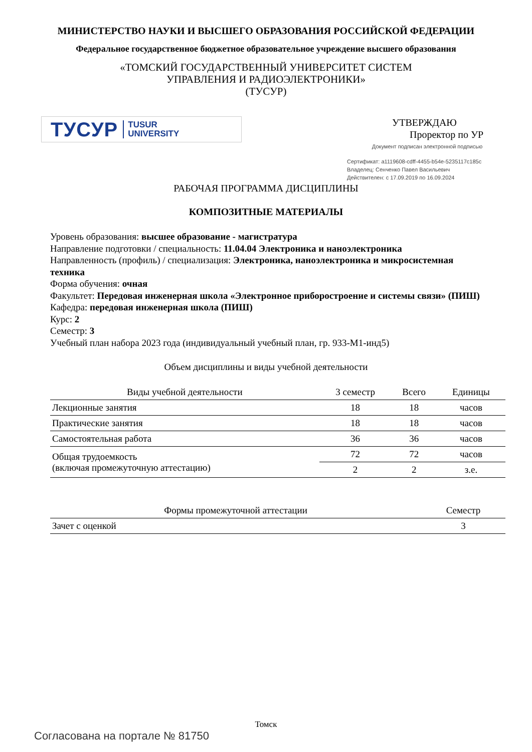МИНИСТЕРСТВО НАУКИ И ВЫСШЕГО ОБРАЗОВАНИЯ РОССИЙСКОЙ ФЕДЕРАЦИИ
Федеральное государственное бюджетное образовательное учреждение высшего образования
«ТОМСКИЙ ГОСУДАРСТВЕННЫЙ УНИВЕРСИТЕТ СИСТЕМ
УПРАВЛЕНИЯ И РАДИОЭЛЕКТРОНИКИ»
(ТУСУР)
ТУСУР TUSUR
UNIVERSITY
УТВЕРЖДАЮ
Проректор по УР
Документ подписан электронной подписью
Сертификат: a1119608-cdff-4455-b54e-5235117c185c
Владелец: Сенченко Павел Васильевич
Действителен: с 17.09.2019 по 16.09.2024
РАБОЧАЯ ПРОГРАММА ДИСЦИПЛИНЫ
КОМПОЗИТНЫЕ МАТЕРИАЛЫ
Уровень образования: высшее образование - магистратура
Направление подготовки / специальность: 11.04.04 Электроника и наноэлектроника
Направленность (профиль) / специализация: Электроника, наноэлектроника и микросистемная техника
Форма обучения: очная
Факультет: Передовая инженерная школа «Электронное приборостроение и системы связи» (ПИШ)
Кафедра: передовая инженерная школа (ПИШ)
Курс: 2
Семестр: 3
Учебный план набора 2023 года (индивидуальный учебный план, гр. 933-М1-инд5)
Объем дисциплины и виды учебной деятельности
| Виды учебной деятельности | 3 семестр | Всего | Единицы |
| --- | --- | --- | --- |
| Лекционные занятия | 18 | 18 | часов |
| Практические занятия | 18 | 18 | часов |
| Самостоятельная работа | 36 | 36 | часов |
| Общая трудоемкость (включая промежуточную аттестацию) | 72 | 72 | часов |
| | 2 | 2 | з.е. |
| Формы промежуточной аттестации | Семестр |
| --- | --- |
| Зачет с оценкой | 3 |
Томск
Согласована на портале № 81750